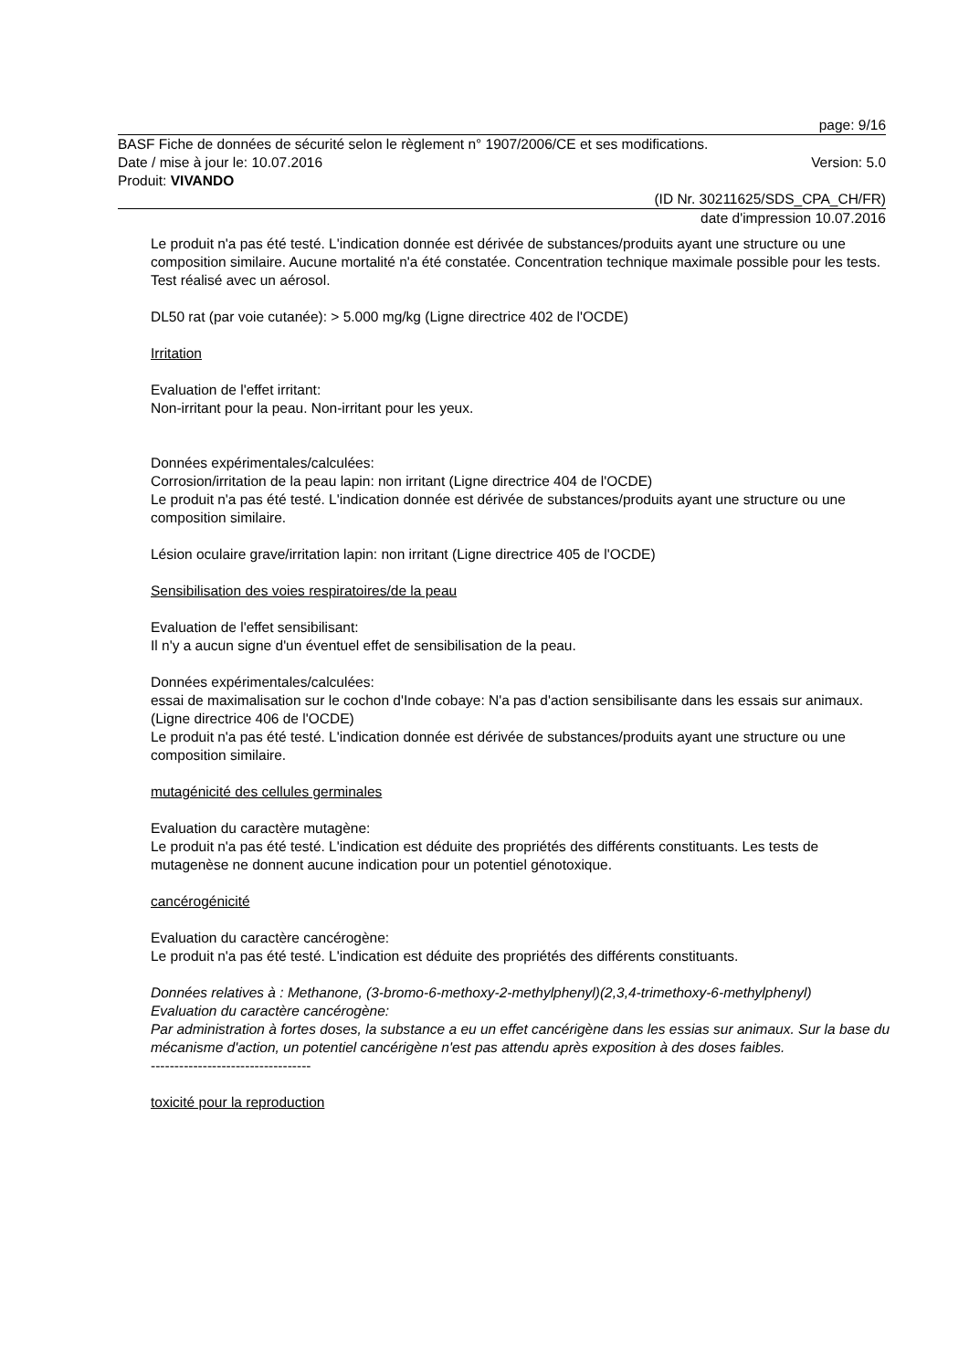page: 9/16
BASF Fiche de données de sécurité selon le règlement n° 1907/2006/CE et ses modifications.
Date / mise à jour le: 10.07.2016 Version: 5.0
Produit: VIVANDO
(ID Nr. 30211625/SDS_CPA_CH/FR)
date d'impression 10.07.2016
Le produit n'a pas été testé. L'indication donnée est dérivée de substances/produits ayant une structure ou une composition similaire. Aucune mortalité n'a été constatée. Concentration technique maximale possible pour les tests. Test réalisé avec un aérosol.
DL50 rat (par voie cutanée): > 5.000 mg/kg (Ligne directrice 402 de l'OCDE)
Irritation
Evaluation de l'effet irritant:
Non-irritant pour la peau. Non-irritant pour les yeux.
Données expérimentales/calculées:
Corrosion/irritation de la peau lapin: non irritant (Ligne directrice 404 de l'OCDE)
Le produit n'a pas été testé. L'indication donnée est dérivée de substances/produits ayant une structure ou une composition similaire.
Lésion oculaire grave/irritation lapin: non irritant (Ligne directrice 405 de l'OCDE)
Sensibilisation des voies respiratoires/de la peau
Evaluation de l'effet sensibilisant:
Il n'y a aucun signe d'un éventuel effet de sensibilisation de la peau.
Données expérimentales/calculées:
essai de maximalisation sur le cochon d'Inde cobaye: N'a pas d'action sensibilisante dans les essais sur animaux. (Ligne directrice 406 de l'OCDE)
Le produit n'a pas été testé. L'indication donnée est dérivée de substances/produits ayant une structure ou une composition similaire.
mutagénicité des cellules germinales
Evaluation du caractère mutagène:
Le produit n'a pas été testé. L'indication est déduite des propriétés des différents constituants. Les tests de mutagenèse ne donnent aucune indication pour un potentiel génotoxique.
cancérogénicité
Evaluation du caractère cancérogène:
Le produit n'a pas été testé. L'indication est déduite des propriétés des différents constituants.
Données relatives à : Methanone, (3-bromo-6-methoxy-2-methylphenyl)(2,3,4-trimethoxy-6-methylphenyl)
Evaluation du caractère cancérogène:
Par administration à fortes doses, la substance a eu un effet cancérigène dans les essias sur animaux. Sur la base du mécanisme d'action, un potentiel cancérigène n'est pas attendu après exposition à des doses faibles.
----------------------------------
toxicité pour la reproduction